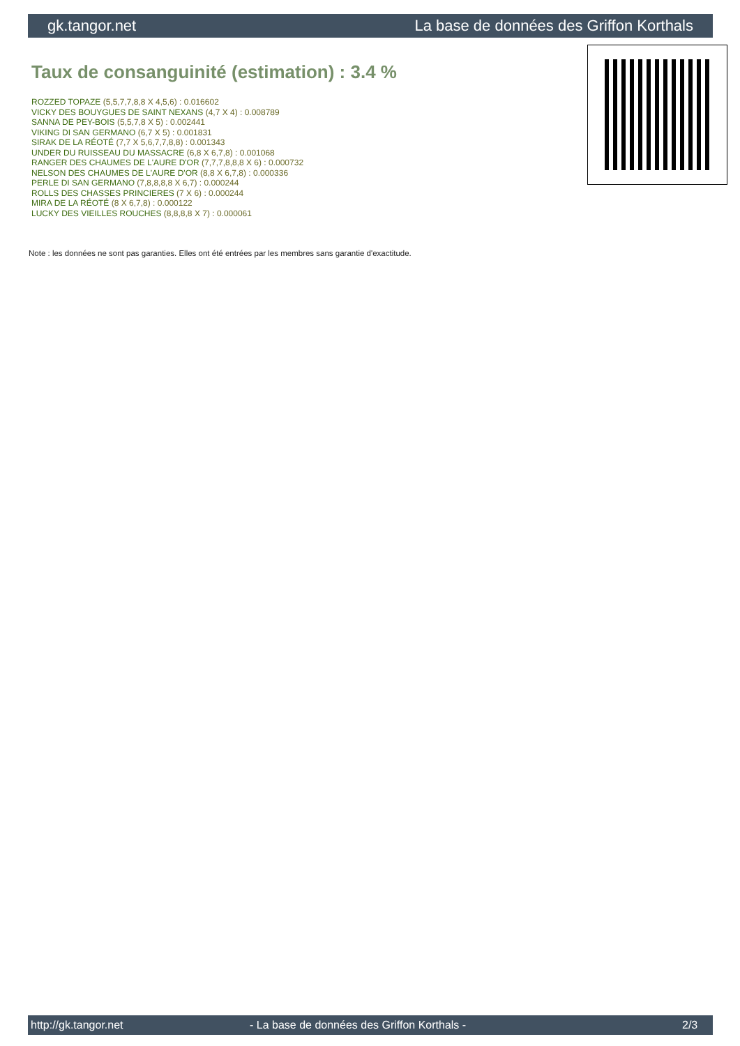gk.tangor.net La base de données des Griffon Korthals
Taux de consanguinité (estimation) : 3.4 %
ROZZED TOPAZE (5,5,7,7,8,8 X 4,5,6) : 0.016602
VICKY DES BOUYGUES DE SAINT NEXANS (4,7 X 4) : 0.008789
SANNA DE PEY-BOIS (5,5,7,8 X 5) : 0.002441
VIKING DI SAN GERMANO (6,7 X 5) : 0.001831
SIRAK DE LA RÉOTÉ (7,7 X 5,6,7,7,8,8) : 0.001343
UNDER DU RUISSEAU DU MASSACRE (6,8 X 6,7,8) : 0.001068
RANGER DES CHAUMES DE L'AURE D'OR (7,7,7,8,8,8 X 6) : 0.000732
NELSON DES CHAUMES DE L'AURE D'OR (8,8 X 6,7,8) : 0.000336
PERLE DI SAN GERMANO (7,8,8,8,8 X 6,7) : 0.000244
ROLLS DES CHASSES PRINCIERES (7 X 6) : 0.000244
MIRA DE LA RÉOTÉ (8 X 6,7,8) : 0.000122
LUCKY DES VIEILLES ROUCHES (8,8,8,8 X 7) : 0.000061
Note : les données ne sont pas garanties. Elles ont été entrées par les membres sans garantie d'exactitude.
http://gk.tangor.net - La base de données des Griffon Korthals - 2/3